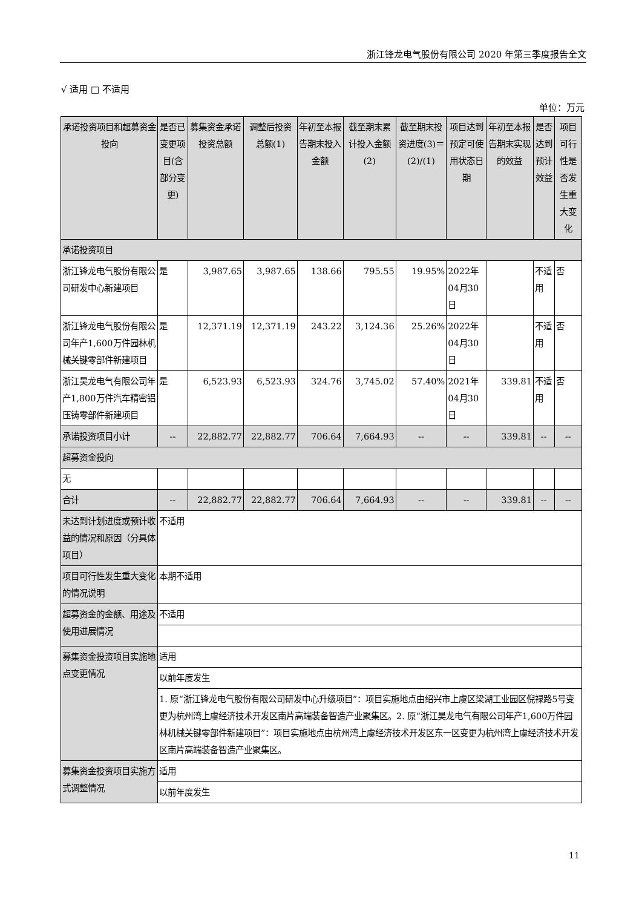浙江锋龙电气股份有限公司 2020 年第三季度报告全文
√ 适用 □ 不适用
单位：万元
| 承诺投资项目和超募资金投向 | 是否已变更项目(含部分变更) | 募集资金承诺投资总额 | 调整后投资总额(1) | 年初至本报告期末投入金额 | 截至期末累计投入金额(2) | 截至期末投资进度(3)＝(2)/(1) | 项目达到预定可使用状态日期 | 年初至本报告期末实现的效益 | 是否达到预计效益 | 项目可行性是否发生重大变化 |
| --- | --- | --- | --- | --- | --- | --- | --- | --- | --- | --- |
| 承诺投资项目 | | | | | | | | | | |
| 浙江锋龙电气股份有限公司研发中心新建项目 | 是 | 3,987.65 | 3,987.65 | 138.66 | 795.55 | 19.95% | 2022年04月30日 | | 不适用 | 否 |
| 浙江锋龙电气股份有限公司年产1,600万件园林机械关键零部件新建项目 | 是 | 12,371.19 | 12,371.19 | 243.22 | 3,124.36 | 25.26% | 2022年04月30日 | | 不适用 | 否 |
| 浙江昊龙电气有限公司年产1,800万件汽车精密铝压铸零部件新建项目 | 是 | 6,523.93 | 6,523.93 | 324.76 | 3,745.02 | 57.40% | 2021年04月30日 | 339.81 | 不适用 | 否 |
| 承诺投资项目小计 | -- | 22,882.77 | 22,882.77 | 706.64 | 7,664.93 | -- | -- | 339.81 | -- | -- |
| 超募资金投向 | | | | | | | | | | |
| 无 | | | | | | | | | | |
| 合计 | -- | 22,882.77 | 22,882.77 | 706.64 | 7,664.93 | -- | -- | 339.81 | -- | -- |
| 未达到计划进度或预计收益的情况和原因（分具体项目） | 不适用 | | | | | | | | | |
| 项目可行性发生重大变化的情况说明 | 本期不适用 | | | | | | | | | |
| 超募资金的金额、用途及使用进展情况 | 不适用 | | | | | | | | | |
| 募集资金投资项目实施地点变更情况 | 适用 | | | | | | | | | |
| | 以前年度发生 | | | | | | | | | |
| | 1. 原“浙江锋龙电气股份有限公司研发中心升级项目”：项目实施地点由绍兴市上虞区梁湖工业园区倪禄路5号变更为杭州湾上虞经济技术开发区南片高端装备智造产业聚集区。2. 原“浙江昊龙电气有限公司年产1,600万件园林机械关键零部件新建项目”：项目实施地点由杭州湾上虞经济技术开发区东一区变更为杭州湾上虞经济技术开发区南片高端装备智造产业聚集区。 | | | | | | | | | |
| 募集资金投资项目实施方式调整情况 | 适用 | | | | | | | | | |
| | 以前年度发生 | | | | | | | | | |
11